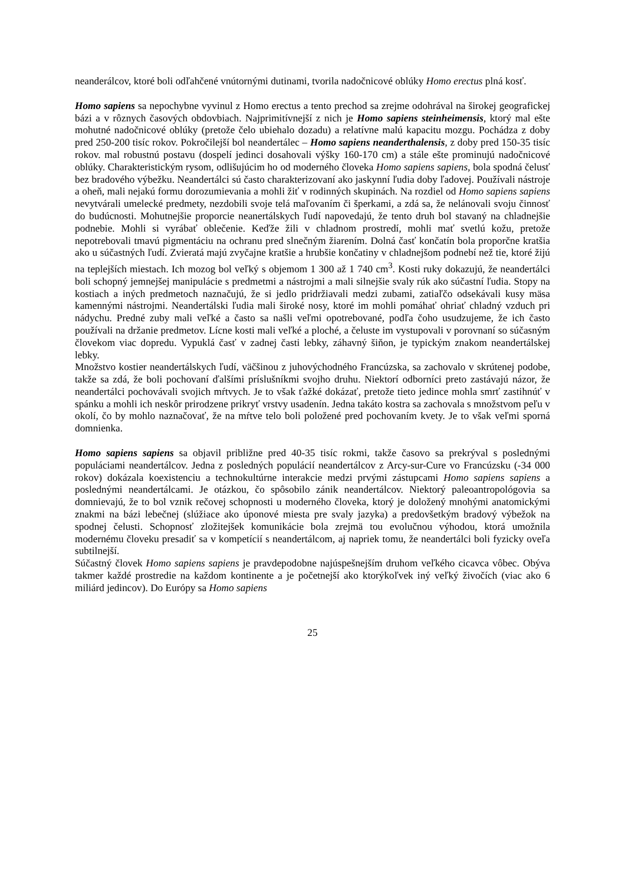neanderálcov, ktoré boli odľahčené vnútornými dutinami, tvorila nadočnicové oblúky Homo erectus plná kosť.
Homo sapiens sa nepochybne vyvinul z Homo erectus a tento prechod sa zrejme odohrával na širokej geografickej bázi a v rôznych časových obdovbiach. Najprimitívnejší z nich je Homo sapiens steinheimensis, ktorý mal ešte mohutné nadočnicové oblúky (pretože čelo ubiehalo dozadu) a relatívne malú kapacitu mozgu. Pochádza z doby pred 250-200 tisíc rokov. Pokročilejší bol neandertálec – Homo sapiens neanderthalensis, z doby pred 150-35 tisíc rokov. mal robustnú postavu (dospelí jedinci dosahovali výšky 160-170 cm) a stále ešte prominujú nadočnicové oblúky. Charakteristickým rysom, odlišujúcim ho od moderného človeka Homo sapiens sapiens, bola spodná čelusť bez bradového výbežku. Neandertálci sú často charakterizovaní ako jaskynní ľudia doby ľadovej. Používali nástroje a oheň, mali nejakú formu dorozumievania a mohli žiť v rodinných skupinách. Na rozdiel od Homo sapiens sapiens nevytvárali umelecké predmety, nezdobili svoje telá maľovaním či šperkami, a zdá sa, že nelánovali svoju činnosť do budúcnosti. Mohutnejšie proporcie neanertálskych ľudí napovedajú, že tento druh bol stavaný na chladnejšie podnebie. Mohli si vyrábať oblečenie. Keďže žili v chladnom prostredí, mohli mať svetlú kožu, pretože nepotrebovali tmavú pigmentáciu na ochranu pred slnečným žiarením. Dolná časť končatín bola proporčne kratšia ako u súčastných ľudí. Zvieratá majú zvyčajne kratšie a hrubšie končatiny v chladnejšom podnebí než tie, ktoré žijú na teplejších miestach. Ich mozog bol veľký s objemom 1 300 až 1 740 cm<sup>3</sup>. Kosti ruky dokazujú, že neandertálci boli schopný jemnejšej manipulácie s predmetmi a nástrojmi a mali silnejšie svaly rúk ako súčastní ľudia. Stopy na kostiach a iných predmetoch naznačujú, že si jedlo pridržiavali medzi zubami, zatiaľčo odsekávali kusy mäsa kamennými nástrojmi. Neandertálski ľudia mali široké nosy, ktoré im mohli pomáhať ohriať chladný vzduch pri nádychu. Predné zuby mali veľké a často sa našli veľmi opotrebované, podľa čoho usudzujeme, že ich často používali na držanie predmetov. Lícne kosti mali veľké a ploché, a čeluste im vystupovali v porovnaní so súčasným človekom viac dopredu. Vypuklá časť v zadnej časti lebky, záhavný šiňon, je typickým znakom neandertálskej lebky.
Množstvo kostier neandertálskych ľudí, väčšinou z juhovýchodného Francúzska, sa zachovalo v skrútenej podobe, takže sa zdá, že boli pochovaní ďalšími príslušníkmi svojho druhu. Niektorí odborníci preto zastávajú názor, že neandertálci pochovávali svojich mŕtvych. Je to však ťažké dokázať, pretože tieto jedince mohla smrť zastihnúť v spánku a mohli ich neskôr prirodzene prikryť vrstvy usadenín. Jedna takáto kostra sa zachovala s množstvom peľu v okolí, čo by mohlo naznačovať, že na mŕtve telo boli položené pred pochovaním kvety. Je to však veľmi sporná domnienka.
Homo sapiens sapiens sa objavil približne pred 40-35 tisíc rokmi, takže časovo sa prekrýval s poslednými populáciami neandertálcov. Jedna z posledných populácií neandertálcov z Arcy-sur-Cure vo Francúzsku (-34 000 rokov) dokázala koexistenciu a technokultúrne interakcie medzi prvými zástupcami Homo sapiens sapiens a poslednými neandertálcami. Je otázkou, čo spôsobilo zánik neandertálcov. Niektorý paleoantropológovia sa domnievajú, že to bol vznik rečovej schopnosti u moderného človeka, ktorý je doložený mnohými anatomickými znakmi na bázi lebečnej (slúžiace ako úponové miesta pre svaly jazyka) a predovšetkým bradový výbežok na spodnej čelusti. Schopnosť zložitejšek komunikácie bola zrejmä tou evolučnou výhodou, ktorá umožnila modernému človeku presadiť sa v kompetícií s neandertálcom, aj napriek tomu, že neandertálci boli fyzicky oveľa subtilnejší.
Súčastný človek Homo sapiens sapiens je pravdepodobne najúspešnejším druhom veľkého cicavca vôbec. Obýva takmer každé prostredie na každom kontinente a je početnejší ako ktorýkoľvek iný veľký živočích (viac ako 6 miliárd jedincov). Do Európy sa Homo sapiens
25